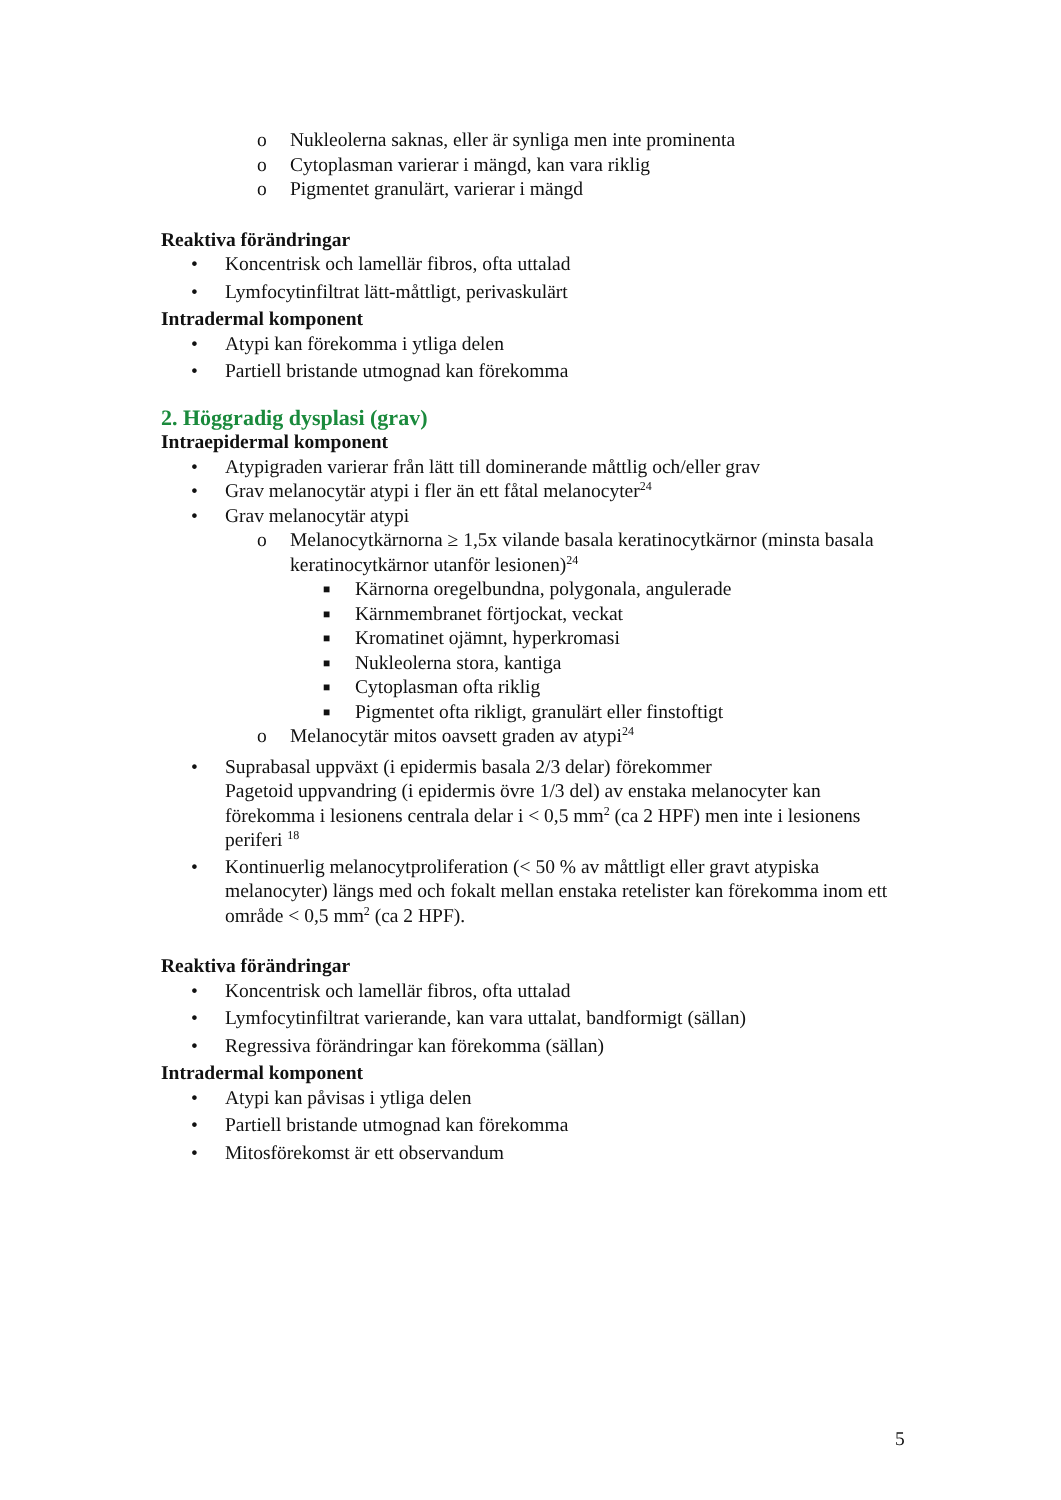o Nukleolerna saknas, eller är synliga men inte prominenta
o Cytoplasman varierar i mängd, kan vara riklig
o Pigmentet granulärt, varierar i mängd
Reaktiva förändringar
• Koncentrisk och lamellär fibros, ofta uttalad
• Lymfocytinfiltrat lätt-måttligt, perivaskulärt
Intradermal komponent
• Atypi kan förekomma i ytliga delen
• Partiell bristande utmognad kan förekomma
2. Höggradig dysplasi (grav)
Intraepidermal komponent
• Atypigraden varierar från lätt till dominerande måttlig och/eller grav
• Grav melanocytär atypi i fler än ett fåtal melanocyter<sup>24</sup>
• Grav melanocytär atypi
o Melanocytkärnorna ≥ 1,5x vilande basala keratinocytkärnor (minsta basala keratinocytkärnor utanför lesionen)<sup>24</sup>
■ Kärnorna oregelbundna, polygonala, angulerade
■ Kärnmembranet förtjockat, veckat
■ Kromatinet ojämnt, hyperkromasi
■ Nukleolerna stora, kantiga
■ Cytoplasman ofta riklig
■ Pigmentet ofta rikligt, granulärt eller finstoftigt
o Melanocytär mitos oavsett graden av atypi<sup>24</sup>
• Suprabasal uppväxt (i epidermis basala 2/3 delar) förekommer
Pagetoid uppvandring (i epidermis övre 1/3 del) av enstaka melanocyter kan förekomma i lesionens centrala delar i < 0,5 mm<sup>2</sup> (ca 2 HPF) men inte i lesionens periferi <sup>18</sup>
• Kontinuerlig melanocytproliferation (< 50 % av måttligt eller gravt atypiska melanocyter) längs med och fokalt mellan enstaka retelister kan förekomma inom ett område < 0,5 mm<sup>2</sup> (ca 2 HPF).
Reaktiva förändringar
• Koncentrisk och lamellär fibros, ofta uttalad
• Lymfocytinfiltrat varierande, kan vara uttalat, bandformigt (sällan)
• Regressiva förändringar kan förekomma (sällan)
Intradermal komponent
• Atypi kan påvisas i ytliga delen
• Partiell bristande utmognad kan förekomma
• Mitosförekomst är ett observandum
5